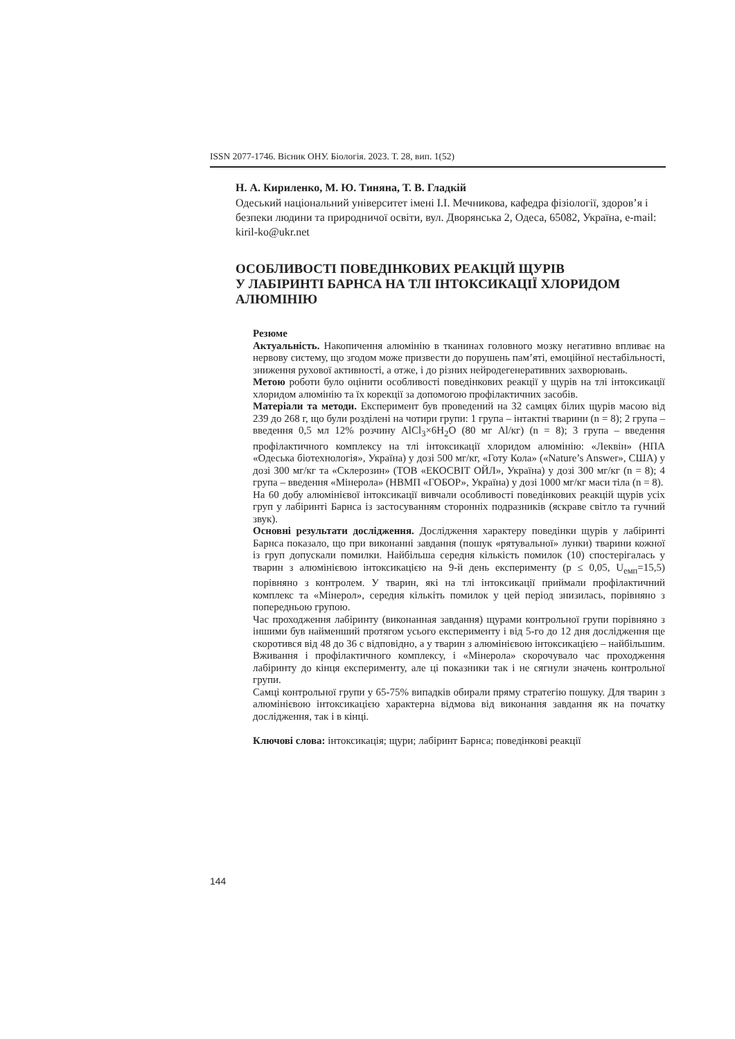ISSN 2077-1746. Вісник ОНУ. Біологія. 2023. Т. 28, вип. 1(52)
Н. А. Кириленко, М. Ю. Тиняна, Т. В. Гладкій
Одеський національний університет імені І.І. Мечникова, кафедра фізіології, здоров’я і безпеки людини та природничої освіти, вул. Дворянська 2, Одеса, 65082, Україна, e-mail: kiril-ko@ukr.net
ОСОБЛИВОСТІ ПОВЕДІНКОВИХ РЕАКЦІЙ ЩУРІВ
У ЛАБІРИНТІ БАРНСА НА ТЛІ ІНТОКСИКАЦІЇ ХЛОРИДОМ АЛЮМІНІЮ
Резюме
Актуальність. Накопичення алюмінію в тканинах головного мозку негативно впливає на нервову систему, що згодом може призвести до порушень пам’яті, емоційної нестабільності, зниження рухової активності, а отже, і до різних нейродегенеративних захворювань.
Метою роботи було оцінити особливості поведінкових реакції у щурів на тлі інтоксикації хлоридом алюмінію та їх корекції за допомогою профілактичних засобів.
Матеріали та методи. Експеримент був проведений на 32 самцях білих щурів масою від 239 до 268 г, що були розділені на чотири групи: 1 група – інтактні тварини (n = 8); 2 група – введення 0,5 мл 12% розчину AlCl<sub>3</sub>×6H<sub>2</sub>O (80 мг Al/кг) (n = 8); 3 група – введення профілактичного комплексу на тлі інтоксикації хлоридом алюмінію: «Леквін» (НПА «Одеська біотехнологія», Україна) у дозі 500 мг/кг, «Готу Кола» («Nature’s Answer», США) у дозі 300 мг/кг та «Склерозин» (ТОВ «ЕКОСВІТ ОЙЛ», Україна) у дозі 300 мг/кг (n = 8); 4 група – введення «Мінерола» (НВМП «ГОБОР», Україна) у дозі 1000 мг/кг маси тіла (n = 8).
На 60 добу алюмінієвої інтоксикації вивчали особливості поведінкових реакцій щурів усіх груп у лабіринті Барнса із застосуванням сторонніх подразників (яскраве світло та гучний звук).
Основні результати дослідження. Дослідження характеру поведінки щурів у лабіринті Барнса показало, що при виконанні завдання (пошук «рятувальної» лунки) тварини кожної із груп допускали помилки. Найбільша середня кількість помилок (10) спостерігалась у тварин з алюмінієвою інтоксикацією на 9-й день експерименту (p ≤ 0,05, U<sub>емп</sub>=15,5) порівняно з контролем. У тварин, які на тлі інтоксикації приймали профілактичний комплекс та «Мінерол», середня кількіть помилок у цей період знизилась, порівняно з попередньою групою.
Час проходження лабіринту (виконанная завдання) щурами контрольної групи порівняно з іншими був найменший протягом усього експерименту і від 5-го до 12 дня дослідження ще скоротився від 48 до 36 с відповідно, а у тварин з алюмінієвою інтоксикацією – найбільшим. Вживання і профілактичного комплексу, і «Мінерола» скорочувало час проходження лабіринту до кінця експерименту, але ці показники так і не сягнули значень контрольної групи.
Самці контрольної групи у 65-75% випадків обирали пряму стратегію пошуку. Для тварин з алюмінієвою інтоксикацією характерна відмова від виконання завдання як на початку дослідження, так і в кінці.
Ключові слова: інтоксикація; щури; лабіринт Барнса; поведінкові реакції
144